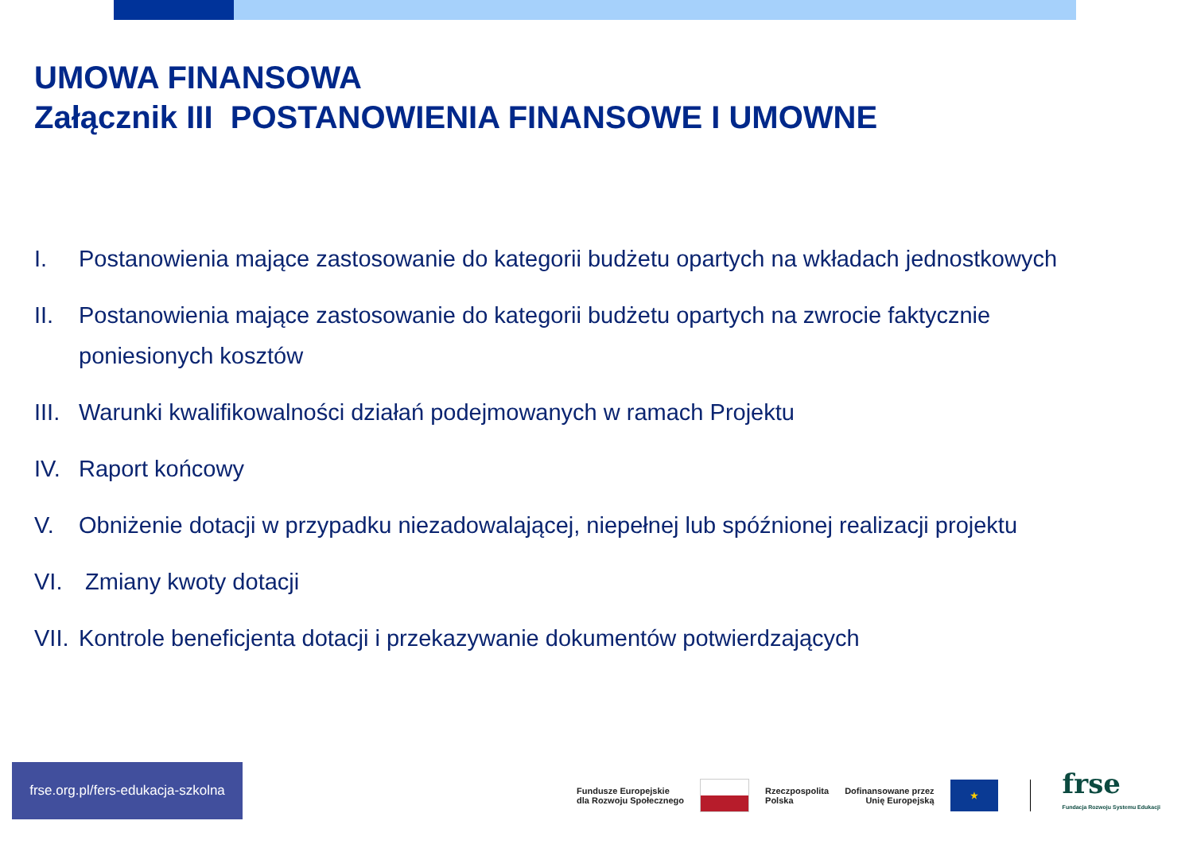UMOWA FINANSOWA
Załącznik III POSTANOWIENIA FINANSOWE I UMOWNE
I. Postanowienia mające zastosowanie do kategorii budżetu opartych na wkładach jednostkowych
II. Postanowienia mające zastosowanie do kategorii budżetu opartych na zwrocie faktycznie poniesionych kosztów
III. Warunki kwalifikowalności działań podejmowanych w ramach Projektu
IV. Raport końcowy
V. Obniżenie dotacji w przypadku niezadowalającej, niepełnej lub spóźnionej realizacji projektu
VI. Zmiany kwoty dotacji
VII. Kontrole beneficjenta dotacji i przekazywanie dokumentów potwierdzających
frse.org.pl/fers-edukacja-szkolna
Fundusze Europejskie
dla Rozwoju Społecznego
Rzeczpospolita
Polska
Dofinansowane przez
Unię Europejską
★
frse
Fundacja Rozwoju Systemu Edukacji